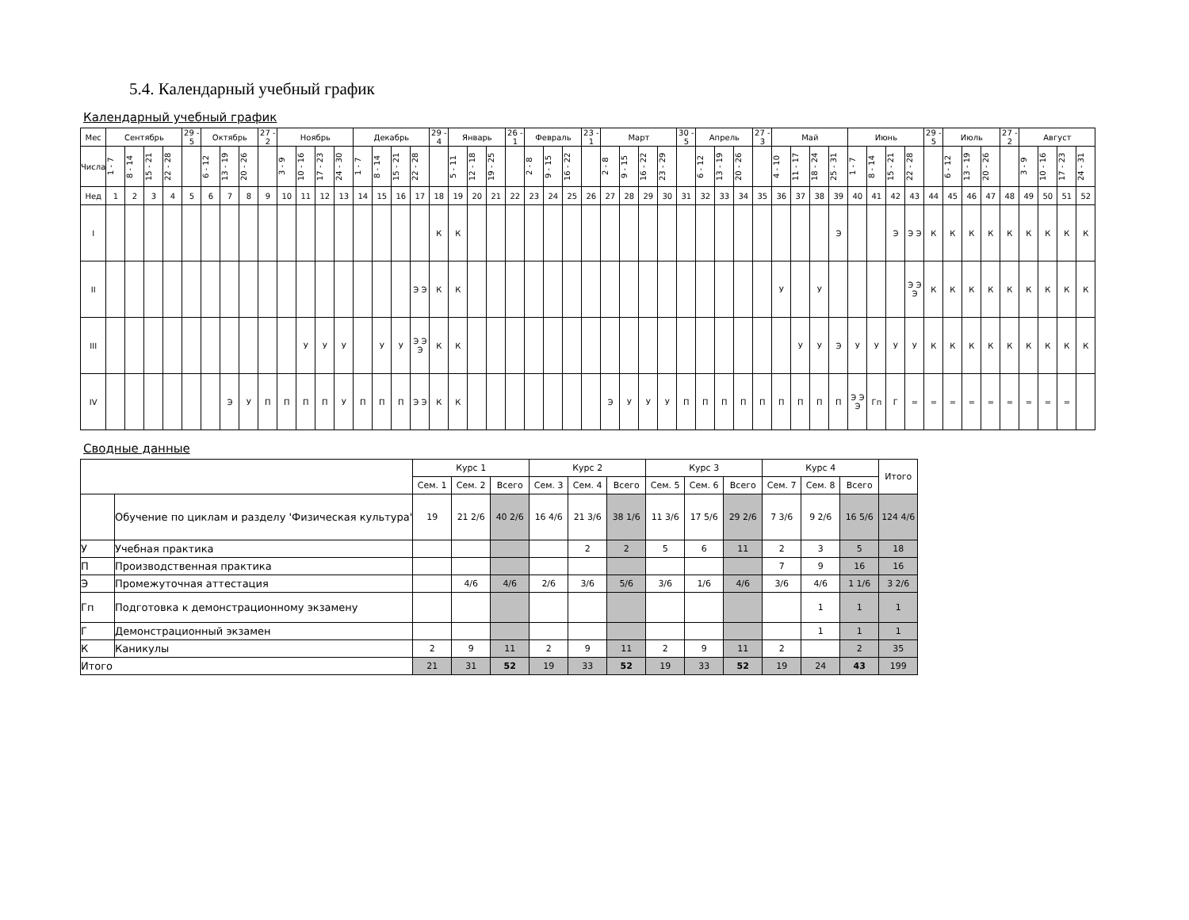5.4. Календарный учебный график
Календарный учебный график
| Мес | Сентябрь | | | | 29 - 5 | Октябрь | | | 27 - 2 | Ноябрь | | | | Декабрь | | | | 29 - 4 | Январь | | | 26 - 1 | Февраль | | | 23 - 1 | Март | | | | 30 - 5 | Апрель | | | 27 - 3 | Май | | | | Июнь | | | | 29 - 5 | Июль | | | 27 - 2 | Август | | | |
| --- | --- | --- | --- | --- | --- | --- | --- | --- | --- | --- | --- | --- | --- | --- | --- | --- | --- | --- | --- | --- | --- | --- | --- | --- | --- | --- | --- | --- | --- | --- | --- | --- | --- | --- | --- | --- | --- | --- | --- | --- | --- | --- | --- | --- | --- | --- | --- | --- | --- | --- | --- | --- |
| Числа | 1 - 7 | 8 - 14 | 15 - 21 | 22 - 28 | | 6 - 12 | 13 - 19 | 20 - 26 | | 3 - 9 | 10 - 16 | 17 - 23 | 24 - 30 | 1 - 7 | 8 - 14 | 15 - 21 | 22 - 28 | | 5 - 11 | 12 - 18 | 19 - 25 | | 2 - 8 | 9 - 15 | 16 - 22 | | 2 - 8 | 9 - 15 | 16 - 22 | 23 - 29 | | 6 - 12 | 13 - 19 | 20 - 26 | | 4 - 10 | 11 - 17 | 18 - 24 | 25 - 31 | 1 - 7 | 8 - 14 | 15 - 21 | 22 - 28 | | 6 - 12 | 13 - 19 | 20 - 26 | | 3 - 9 | 10 - 16 | 17 - 23 | 24 - 31 |
| Нед | 1 | 2 | 3 | 4 | 5 | 6 | 7 | 8 | 9 | 10 | 11 | 12 | 13 | 14 | 15 | 16 | 17 | 18 | 19 | 20 | 21 | 22 | 23 | 24 | 25 | 26 | 27 | 28 | 29 | 30 | 31 | 32 | 33 | 34 | 35 | 36 | 37 | 38 | 39 | 40 | 41 | 42 | 43 | 44 | 45 | 46 | 47 | 48 | 49 | 50 | 51 | 52 |
| I | | | | | | | | | | | | | | | | | | К | К | | | | | | | | | | | | | | | | | | | | Э | | | Э | Э Э | К | К | К | К | К | К | К | К | К |
| II | | | | | | | | | | | | | | | | | Э Э | К | К | | | | | | | | | | | | | | | | | У | | У | | | | | Э Э Э | К | К | К | К | К | К | К | К | К |
| III | | | | | | | | | | | У | У | У | | У | У | Э Э Э | К | К | | | | | | | | | | | | | | | | | | У | У | Э | У | У | У | У | К | К | К | К | К | К | К | К | К |
| IV | | | | | | | Э | У | П | П | П | П | У | П | П | П | Э Э | К | К | | | | | | | | Э | У | У | У | П | П | П | П | П | П | П | П | П | Э Э Э | Гп | Г | = | = | = | = | = | = | = | = | = | |
Сводные данные
| | | Курс 1 | | | Курс 2 | | | Курс 3 | | | Курс 4 | | | Итого |
| --- | --- | --- | --- | --- | --- | --- | --- | --- | --- | --- | --- | --- | --- | --- |
| | | Сем. 1 | Сем. 2 | Всего | Сем. 3 | Сем. 4 | Всего | Сем. 5 | Сем. 6 | Всего | Сем. 7 | Сем. 8 | Всего | |
| | Обучение по циклам и разделу 'Физическая культура' | 19 | 21 2/6 | 40 2/6 | 16 4/6 | 21 3/6 | 38 1/6 | 11 3/6 | 17 5/6 | 29 2/6 | 7 3/6 | 9 2/6 | 16 5/6 | 124 4/6 |
| У | Учебная практика | | | | | 2 | 2 | 5 | 6 | 11 | 2 | 3 | 5 | 18 |
| П | Производственная практика | | | | | | | | | | 7 | 9 | 16 | 16 |
| Э | Промежуточная аттестация | | 4/6 | 4/6 | 2/6 | 3/6 | 5/6 | 3/6 | 1/6 | 4/6 | 3/6 | 4/6 | 1 1/6 | 3 2/6 |
| Гп | Подготовка к демонстрационному экзамену | | | | | | | | | | | 1 | 1 | 1 |
| Г | Демонстрационный экзамен | | | | | | | | | | | 1 | 1 | 1 |
| К | Каникулы | 2 | 9 | 11 | 2 | 9 | 11 | 2 | 9 | 11 | 2 | | 2 | 35 |
| Итого | | 21 | 31 | 52 | 19 | 33 | 52 | 19 | 33 | 52 | 19 | 24 | 43 | 199 |